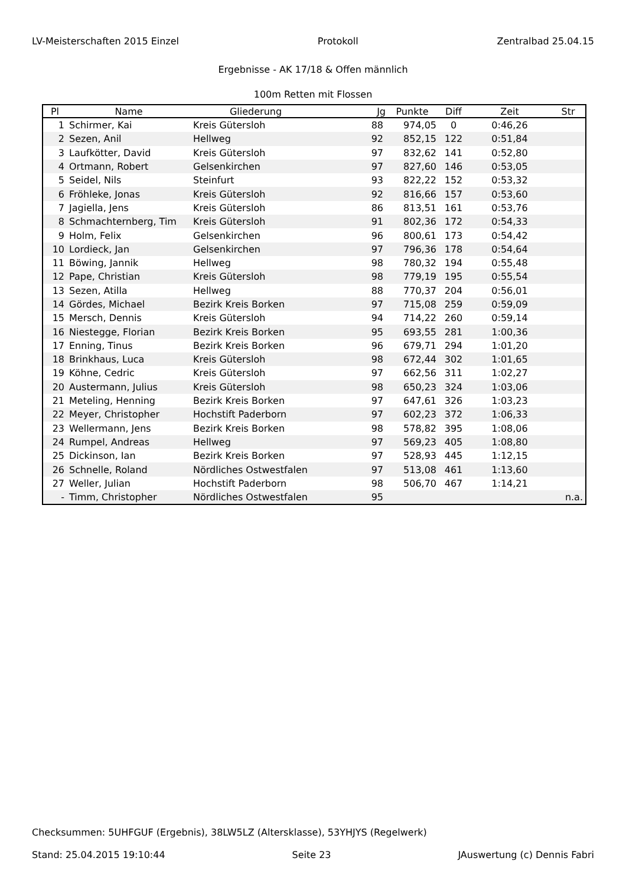LV-Meisterschaften 2015 Einzel Protokoll Zentralbad 25.04.15
Ergebnisse - AK 17/18 & Offen männlich
100m Retten mit Flossen
| Pl | Name | Gliederung | Jg | Punkte | Diff | Zeit | Str |
| --- | --- | --- | --- | --- | --- | --- | --- |
| 1 | Schirmer, Kai | Kreis Gütersloh | 88 | 974,05 | 0 | 0:46,26 | |
| 2 | Sezen, Anil | Hellweg | 92 | 852,15 | 122 | 0:51,84 | |
| 3 | Laufkötter, David | Kreis Gütersloh | 97 | 832,62 | 141 | 0:52,80 | |
| 4 | Ortmann, Robert | Gelsenkirchen | 97 | 827,60 | 146 | 0:53,05 | |
| 5 | Seidel, Nils | Steinfurt | 93 | 822,22 | 152 | 0:53,32 | |
| 6 | Fröhleke, Jonas | Kreis Gütersloh | 92 | 816,66 | 157 | 0:53,60 | |
| 7 | Jagiella, Jens | Kreis Gütersloh | 86 | 813,51 | 161 | 0:53,76 | |
| 8 | Schmachternberg, Tim | Kreis Gütersloh | 91 | 802,36 | 172 | 0:54,33 | |
| 9 | Holm, Felix | Gelsenkirchen | 96 | 800,61 | 173 | 0:54,42 | |
| 10 | Lordieck, Jan | Gelsenkirchen | 97 | 796,36 | 178 | 0:54,64 | |
| 11 | Böwing, Jannik | Hellweg | 98 | 780,32 | 194 | 0:55,48 | |
| 12 | Pape, Christian | Kreis Gütersloh | 98 | 779,19 | 195 | 0:55,54 | |
| 13 | Sezen, Atilla | Hellweg | 88 | 770,37 | 204 | 0:56,01 | |
| 14 | Gördes, Michael | Bezirk Kreis Borken | 97 | 715,08 | 259 | 0:59,09 | |
| 15 | Mersch, Dennis | Kreis Gütersloh | 94 | 714,22 | 260 | 0:59,14 | |
| 16 | Niestegge, Florian | Bezirk Kreis Borken | 95 | 693,55 | 281 | 1:00,36 | |
| 17 | Enning, Tinus | Bezirk Kreis Borken | 96 | 679,71 | 294 | 1:01,20 | |
| 18 | Brinkhaus, Luca | Kreis Gütersloh | 98 | 672,44 | 302 | 1:01,65 | |
| 19 | Köhne, Cedric | Kreis Gütersloh | 97 | 662,56 | 311 | 1:02,27 | |
| 20 | Austermann, Julius | Kreis Gütersloh | 98 | 650,23 | 324 | 1:03,06 | |
| 21 | Meteling, Henning | Bezirk Kreis Borken | 97 | 647,61 | 326 | 1:03,23 | |
| 22 | Meyer, Christopher | Hochstift Paderborn | 97 | 602,23 | 372 | 1:06,33 | |
| 23 | Wellermann, Jens | Bezirk Kreis Borken | 98 | 578,82 | 395 | 1:08,06 | |
| 24 | Rumpel, Andreas | Hellweg | 97 | 569,23 | 405 | 1:08,80 | |
| 25 | Dickinson, Ian | Bezirk Kreis Borken | 97 | 528,93 | 445 | 1:12,15 | |
| 26 | Schnelle, Roland | Nördliches Ostwestfalen | 97 | 513,08 | 461 | 1:13,60 | |
| 27 | Weller, Julian | Hochstift Paderborn | 98 | 506,70 | 467 | 1:14,21 | |
| - | Timm, Christopher | Nördliches Ostwestfalen | 95 | | | | n.a. |
Checksummen: 5UHFGUF (Ergebnis), 38LW5LZ (Altersklasse), 53YHJYS (Regelwerk)
Stand: 25.04.2015 19:10:44 Seite 23 JAuswertung (c) Dennis Fabri